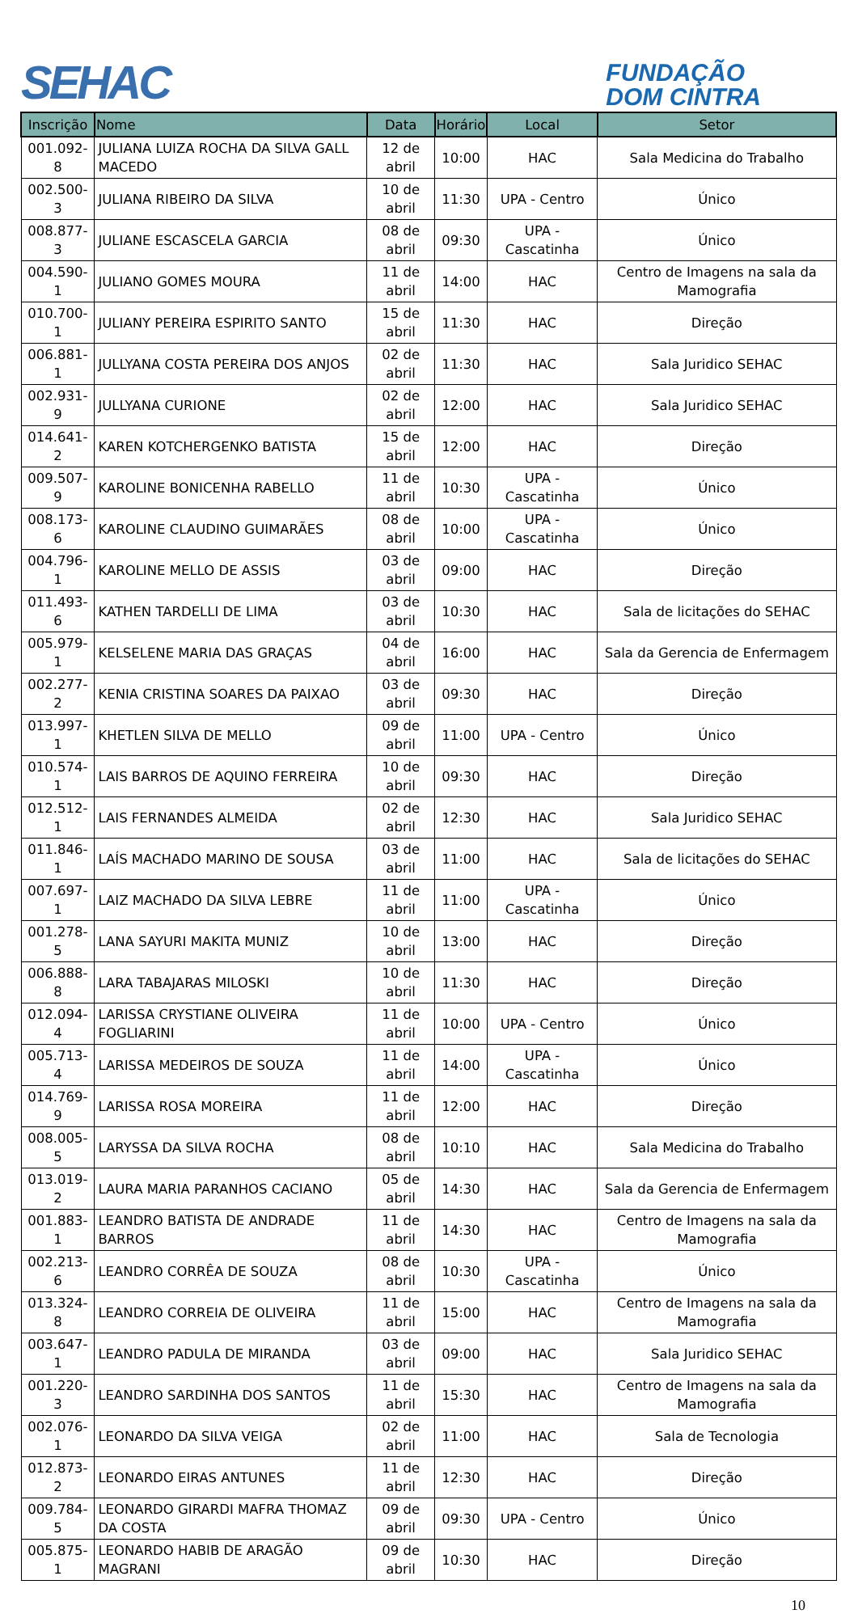SEHAC
FUNDAÇÃO
DOM CINTRA
| Inscrição | Nome | Data | Horário | Local | Setor |
| --- | --- | --- | --- | --- | --- |
| 001.092-8 | JULIANA LUIZA ROCHA DA SILVA GALL MACEDO | 12 de abril | 10:00 | HAC | Sala Medicina do Trabalho |
| 002.500-3 | JULIANA RIBEIRO DA SILVA | 10 de abril | 11:30 | UPA - Centro | Único |
| 008.877-3 | JULIANE ESCASCELA GARCIA | 08 de abril | 09:30 | UPA - Cascatinha | Único |
| 004.590-1 | JULIANO GOMES MOURA | 11 de abril | 14:00 | HAC | Centro de Imagens na sala da Mamografia |
| 010.700-1 | JULIANY PEREIRA ESPIRITO SANTO | 15 de abril | 11:30 | HAC | Direção |
| 006.881-1 | JULLYANA COSTA PEREIRA DOS ANJOS | 02 de abril | 11:30 | HAC | Sala Juridico SEHAC |
| 002.931-9 | JULLYANA CURIONE | 02 de abril | 12:00 | HAC | Sala Juridico SEHAC |
| 014.641-2 | KAREN KOTCHERGENKO BATISTA | 15 de abril | 12:00 | HAC | Direção |
| 009.507-9 | KAROLINE BONICENHA RABELLO | 11 de abril | 10:30 | UPA - Cascatinha | Único |
| 008.173-6 | KAROLINE CLAUDINO GUIMARÃES | 08 de abril | 10:00 | UPA - Cascatinha | Único |
| 004.796-1 | KAROLINE MELLO DE ASSIS | 03 de abril | 09:00 | HAC | Direção |
| 011.493-6 | KATHEN TARDELLI DE LIMA | 03 de abril | 10:30 | HAC | Sala de licitações do SEHAC |
| 005.979-1 | KELSELENE MARIA DAS GRAÇAS | 04 de abril | 16:00 | HAC | Sala da Gerencia de Enfermagem |
| 002.277-2 | KENIA CRISTINA SOARES DA PAIXAO | 03 de abril | 09:30 | HAC | Direção |
| 013.997-1 | KHETLEN SILVA DE MELLO | 09 de abril | 11:00 | UPA - Centro | Único |
| 010.574-1 | LAIS BARROS DE AQUINO FERREIRA | 10 de abril | 09:30 | HAC | Direção |
| 012.512-1 | LAIS FERNANDES ALMEIDA | 02 de abril | 12:30 | HAC | Sala Juridico SEHAC |
| 011.846-1 | LAÍS MACHADO MARINO DE SOUSA | 03 de abril | 11:00 | HAC | Sala de licitações do SEHAC |
| 007.697-1 | LAIZ MACHADO DA SILVA LEBRE | 11 de abril | 11:00 | UPA - Cascatinha | Único |
| 001.278-5 | LANA SAYURI MAKITA MUNIZ | 10 de abril | 13:00 | HAC | Direção |
| 006.888-8 | LARA TABAJARAS MILOSKI | 10 de abril | 11:30 | HAC | Direção |
| 012.094-4 | LARISSA CRYSTIANE OLIVEIRA FOGLIARINI | 11 de abril | 10:00 | UPA - Centro | Único |
| 005.713-4 | LARISSA MEDEIROS DE SOUZA | 11 de abril | 14:00 | UPA - Cascatinha | Único |
| 014.769-9 | LARISSA ROSA MOREIRA | 11 de abril | 12:00 | HAC | Direção |
| 008.005-5 | LARYSSA DA SILVA ROCHA | 08 de abril | 10:10 | HAC | Sala Medicina do Trabalho |
| 013.019-2 | LAURA MARIA PARANHOS CACIANO | 05 de abril | 14:30 | HAC | Sala da Gerencia de Enfermagem |
| 001.883-1 | LEANDRO BATISTA DE ANDRADE BARROS | 11 de abril | 14:30 | HAC | Centro de Imagens na sala da Mamografia |
| 002.213-6 | LEANDRO CORRÊA DE SOUZA | 08 de abril | 10:30 | UPA - Cascatinha | Único |
| 013.324-8 | LEANDRO CORREIA DE OLIVEIRA | 11 de abril | 15:00 | HAC | Centro de Imagens na sala da Mamografia |
| 003.647-1 | LEANDRO PADULA DE MIRANDA | 03 de abril | 09:00 | HAC | Sala Juridico SEHAC |
| 001.220-3 | LEANDRO SARDINHA DOS SANTOS | 11 de abril | 15:30 | HAC | Centro de Imagens na sala da Mamografia |
| 002.076-1 | LEONARDO DA SILVA VEIGA | 02 de abril | 11:00 | HAC | Sala de Tecnologia |
| 012.873-2 | LEONARDO EIRAS ANTUNES | 11 de abril | 12:30 | HAC | Direção |
| 009.784-5 | LEONARDO GIRARDI MAFRA THOMAZ DA COSTA | 09 de abril | 09:30 | UPA - Centro | Único |
| 005.875-1 | LEONARDO HABIB DE ARAGÃO MAGRANI | 09 de abril | 10:30 | HAC | Direção |
10